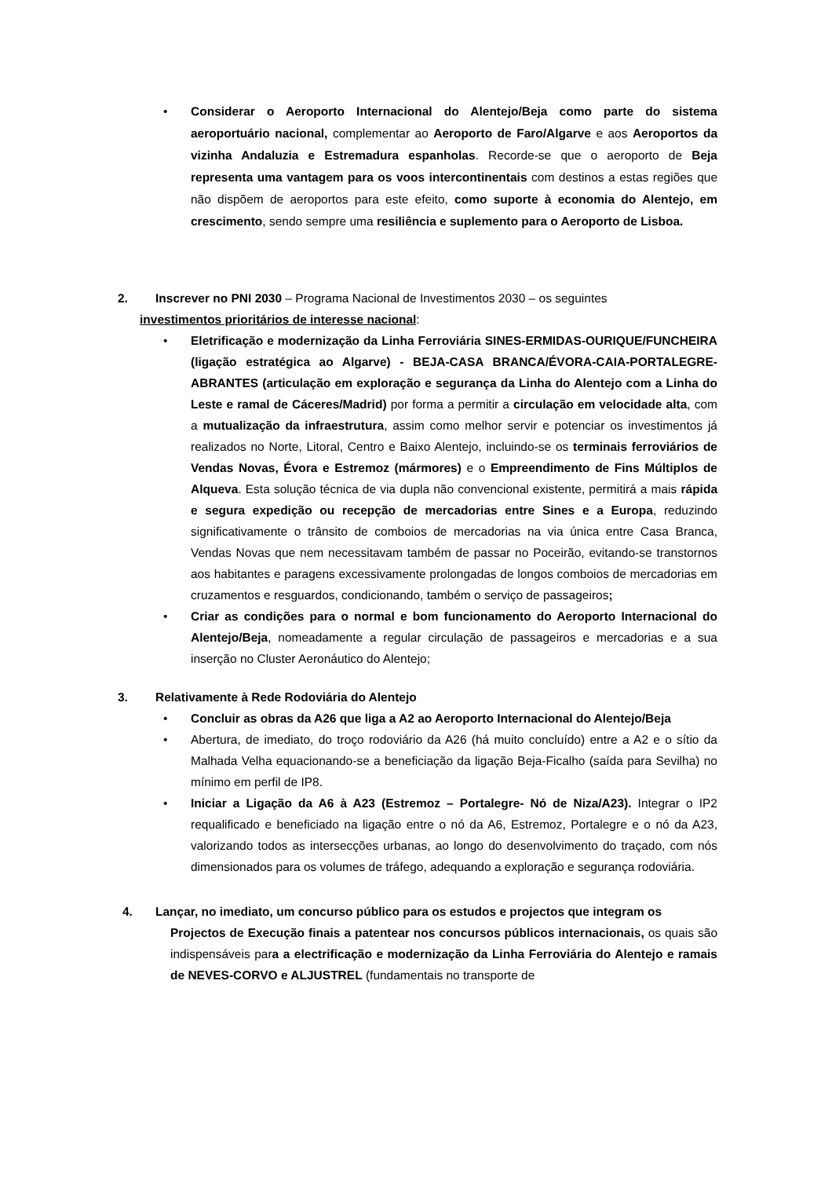• Considerar o Aeroporto Internacional do Alentejo/Beja como parte do sistema aeroportuário nacional, complementar ao Aeroporto de Faro/Algarve e aos Aeroportos da vizinha Andaluzia e Estremadura espanholas. Recorde-se que o aeroporto de Beja representa uma vantagem para os voos intercontinentais com destinos a estas regiões que não dispõem de aeroportos para este efeito, como suporte à economia do Alentejo, em crescimento, sendo sempre uma resiliência e suplemento para o Aeroporto de Lisboa.
2. Inscrever no PNI 2030 – Programa Nacional de Investimentos 2030 – os seguintes
investimentos prioritários de interesse nacional:
• Eletrificação e modernização da Linha Ferroviária SINES-ERMIDAS-OURIQUE/FUNCHEIRA (ligação estratégica ao Algarve) - BEJA-CASA BRANCA/ÉVORA-CAIA-PORTALEGRE-ABRANTES (articulação em exploração e segurança da Linha do Alentejo com a Linha do Leste e ramal de Cáceres/Madrid) por forma a permitir a circulação em velocidade alta, com a mutualização da infraestrutura, assim como melhor servir e potenciar os investimentos já realizados no Norte, Litoral, Centro e Baixo Alentejo, incluindo-se os terminais ferroviários de Vendas Novas, Évora e Estremoz (mármores) e o Empreendimento de Fins Múltiplos de Alqueva. Esta solução técnica de via dupla não convencional existente, permitirá a mais rápida e segura expedição ou recepção de mercadorias entre Sines e a Europa, reduzindo significativamente o trânsito de comboios de mercadorias na via única entre Casa Branca, Vendas Novas que nem necessitavam também de passar no Poceirão, evitando-se transtornos aos habitantes e paragens excessivamente prolongadas de longos comboios de mercadorias em cruzamentos e resguardos, condicionando, também o serviço de passageiros;
• Criar as condições para o normal e bom funcionamento do Aeroporto Internacional do Alentejo/Beja, nomeadamente a regular circulação de passageiros e mercadorias e a sua inserção no Cluster Aeronáutico do Alentejo;
3. Relativamente à Rede Rodoviária do Alentejo
• Concluir as obras da A26 que liga a A2 ao Aeroporto Internacional do Alentejo/Beja
• Abertura, de imediato, do troço rodoviário da A26 (há muito concluído) entre a A2 e o sítio da Malhada Velha equacionando-se a beneficiação da ligação Beja-Ficalho (saída para Sevilha) no mínimo em perfil de IP8.
• Iniciar a Ligação da A6 à A23 (Estremoz – Portalegre- Nó de Niza/A23). Integrar o IP2 requalificado e beneficiado na ligação entre o nó da A6, Estremoz, Portalegre e o nó da A23, valorizando todos as intersecções urbanas, ao longo do desenvolvimento do traçado, com nós dimensionados para os volumes de tráfego, adequando a exploração e segurança rodoviária.
4. Lançar, no imediato, um concurso público para os estudos e projectos que integram os
Projectos de Execução finais a patentear nos concursos públicos internacionais, os quais são indispensáveis para a electrificação e modernização da Linha Ferroviária do Alentejo e ramais de NEVES-CORVO e ALJUSTREL (fundamentais no transporte de